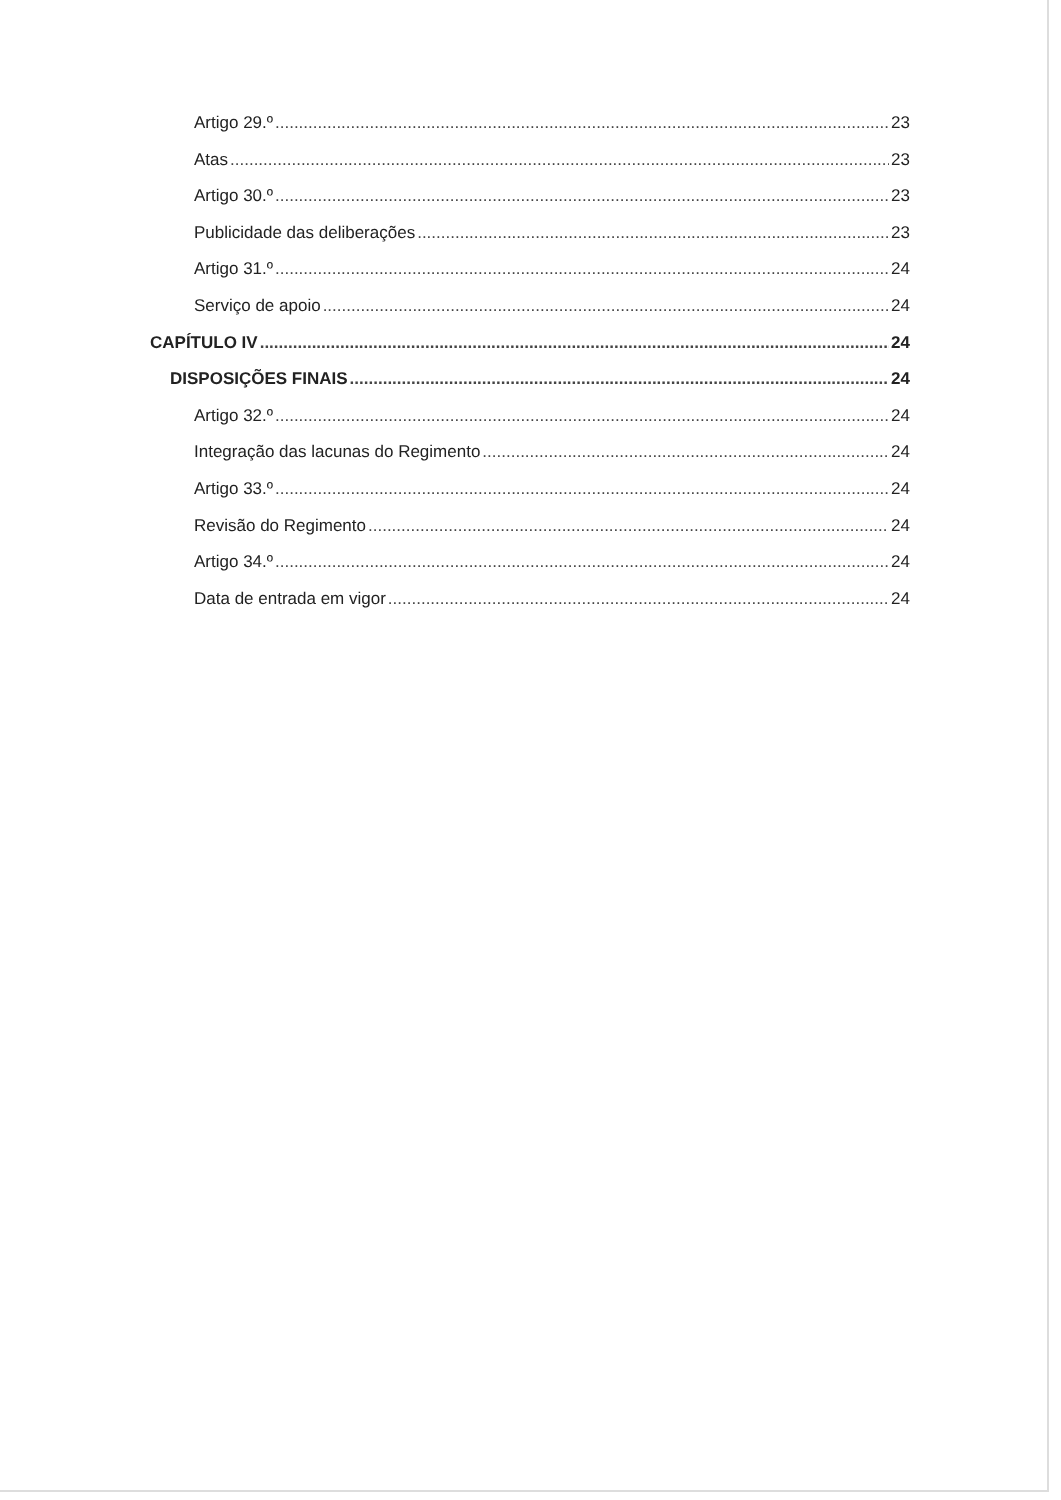Artigo 29.º 23
Atas 23
Artigo 30.º 23
Publicidade das deliberações 23
Artigo 31.º 24
Serviço de apoio 24
CAPÍTULO IV 24
DISPOSIÇÕES FINAIS 24
Artigo 32.º 24
Integração das lacunas do Regimento 24
Artigo 33.º 24
Revisão do Regimento 24
Artigo 34.º 24
Data de entrada em vigor 24